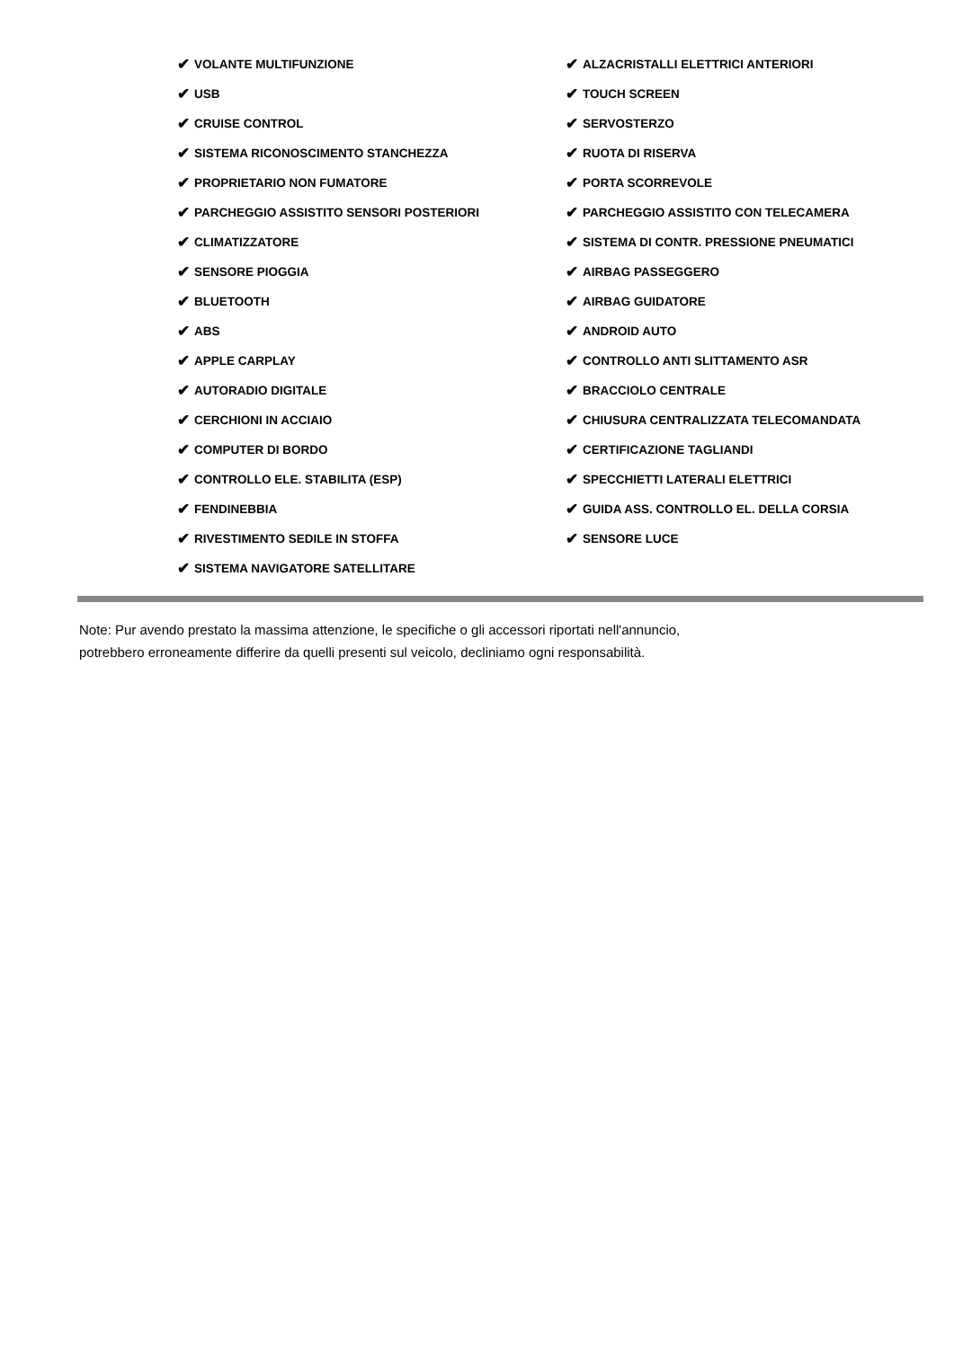✔ VOLANTE MULTIFUNZIONE
✔ USB
✔ CRUISE CONTROL
✔ SISTEMA RICONOSCIMENTO STANCHEZZA
✔ PROPRIETARIO NON FUMATORE
✔ PARCHEGGIO ASSISTITO SENSORI POSTERIORI
✔ CLIMATIZZATORE
✔ SENSORE PIOGGIA
✔ BLUETOOTH
✔ ABS
✔ APPLE CARPLAY
✔ AUTORADIO DIGITALE
✔ CERCHIONI IN ACCIAIO
✔ COMPUTER DI BORDO
✔ CONTROLLO ELE. STABILITA (ESP)
✔ FENDINEBBIA
✔ RIVESTIMENTO SEDILE IN STOFFA
✔ SISTEMA NAVIGATORE SATELLITARE
✔ ALZACRISTALLI ELETTRICI ANTERIORI
✔ TOUCH SCREEN
✔ SERVOSTERZO
✔ RUOTA DI RISERVA
✔ PORTA SCORREVOLE
✔ PARCHEGGIO ASSISTITO CON TELECAMERA
✔ SISTEMA DI CONTR. PRESSIONE PNEUMATICI
✔ AIRBAG PASSEGGERO
✔ AIRBAG GUIDATORE
✔ ANDROID AUTO
✔ CONTROLLO ANTI SLITTAMENTO ASR
✔ BRACCIOLO CENTRALE
✔ CHIUSURA CENTRALIZZATA TELECOMANDATA
✔ CERTIFICAZIONE TAGLIANDI
✔ SPECCHIETTI LATERALI ELETTRICI
✔ GUIDA ASS. CONTROLLO EL. DELLA CORSIA
✔ SENSORE LUCE
Note: Pur avendo prestato la massima attenzione, le specifiche o gli accessori riportati nell'annuncio,
potrebbero erroneamente differire da quelli presenti sul veicolo, decliniamo ogni responsabilità.